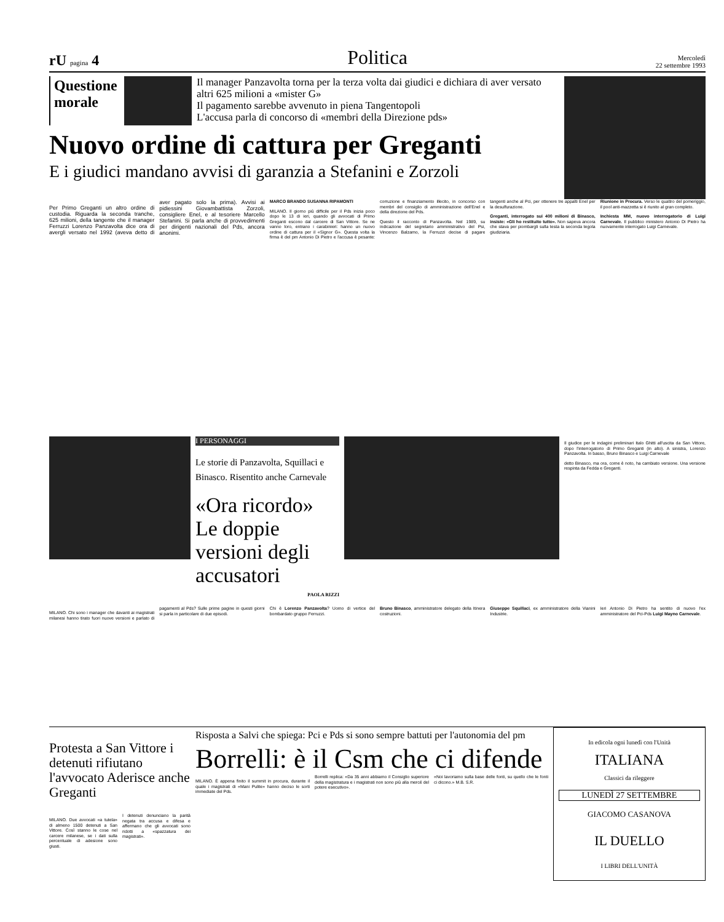rU pagina 4
Politica
Mercoledì
22 settembre 1993
Questione morale
Il manager Panzavolta torna per la terza volta dai giudici e dichiara di aver versato altri 625 milioni a «mister G»
Il pagamento sarebbe avvenuto in piena Tangentopoli
L'accusa parla di concorso di «membri della Direzione pds»
Nuovo ordine di cattura per Greganti
E i giudici mandano avvisi di garanzia a Stefanini e Zorzoli
Per Primo Greganti un altro ordine di custodia. Riguarda la seconda tranche, 625 milioni, della tangente che il manager Ferruzzi Lorenzo Panzavolta dice ora di avergli versato nel 1992 (aveva detto di aver pagato solo la prima). Avvisi ai pidiessini Giovambattista Zorzoli, consigliere Enel, e al tesoriere Marcello Stefanini. Si parla anche di provvedimenti per dirigenti nazionali del Pds, ancora anonimi.
MARCO BRANDO SUSANNA RIPAMONTI
MILANO. Il giorno più difficile per il Pds inizia poco dopo le 13 di ieri, quando gli avvocati di Primo Greganti escono dal carcere di San Vittore. Se ne vanno loro, entrano i carabinieri: hanno un nuovo ordine di cattura per il «Signor G». Questa volta la firma è del pm Antonio Di Pietro e l'accusa è pesante: corruzione e finanziamento illecito, in concorso con membri del consiglio di amministrazione dell'Enel e della direzione del Pds.
Questo il racconto di Panzavolta. Nel 1989, su indicazione del segretario amministrativo del Psi, Vincenzo Balzamo, la Ferruzzi decise di pagare tangenti anche al Pci, per ottenere tre appalti Enel per la desulfurazione.
Greganti, interrogato sui 400 milioni di Binasco, insiste: «Gli ho restituito tutto». Non sapeva ancora che stava per piombargli sulla testa la seconda tegola giudiziaria.
Riunione in Procura. Verso le quattro del pomeriggio, il pool anti-mazzetta si è riunito al gran completo.
Inchiesta MM, nuovo interrogatorio di Luigi Carnevale. Il pubblico ministero Antonio Di Pietro ha nuovamente interrogato Luigi Carnevale.
I PERSONAGGI
Le storie di Panzavolta, Squillaci e Binasco. Risentito anche Carnevale
«Ora ricordo» Le doppie versioni degli accusatori
PAOLA RIZZI
Il giudice per le indagini preliminari Italo Ghitti all'uscita da San Vittore, dopo l'interrogatorio di Primo Greganti (in alto). A sinistra, Lorenzo Panzavolta. In basso, Bruno Binasco e Luigi Carnevale
detto Binasco, ma ora, come è noto, ha cambiato versione. Una versione respinta da Fedda e Greganti.
MILANO. Chi sono i manager che davanti ai magistrati milanesi hanno tirato fuori nuove versioni e parlato di pagamenti al Pds? Sulle prime pagine in questi giorni si parla in particolare di due episodi.
Chi è Lorenzo Panzavolta? Uomo di vertice del bombardato gruppo Ferruzzi.
Bruno Binasco, amministratore delegato della Itinera costruzioni.
Giuseppe Squillaci, ex amministratore della Vianini Industrie.
Ieri Antonio Di Pietro ha sentito di nuovo l'ex amministratore del Pci-Pds Luigi Mayno Carnevale.
Protesta a San Vittore i detenuti rifiutano l'avvocato Aderisce anche Greganti
MILANO. Due avvocati «a tutela» di almeno 1500 detenuti a San Vittore. Così stanno le cose nel carcere milanese, se i dati sulla percentuale di adesione sono giusti.
I detenuti denunciano la parità negata tra accusa e difesa e affermano che gli avvocati sono ridotti a «spazzatura dei magistrati».
Risposta a Salvi che spiega: Pci e Pds si sono sempre battuti per l'autonomia del pm
Borrelli: è il Csm che ci difende
MILANO. È appena finito il summit in procura, durante il quale i magistrati di «Mani Pulite» hanno deciso le sorti immediate del Pds.
Borrelli replica: «Da 35 anni abbiamo il Consiglio superiore della magistratura e i magistrati non sono più alla mercé del potere esecutivo».
«Noi lavoriamo sulla base delle fonti, su quello che le fonti ci dicono.» M.B. S.R.
In edicola ogni lunedì con l'Unità
ITALIANA
Classici da rileggere
LUNEDÌ 27 SETTEMBRE
GIACOMO CASANOVA
IL DUELLO
I LIBRI DELL'UNITÀ